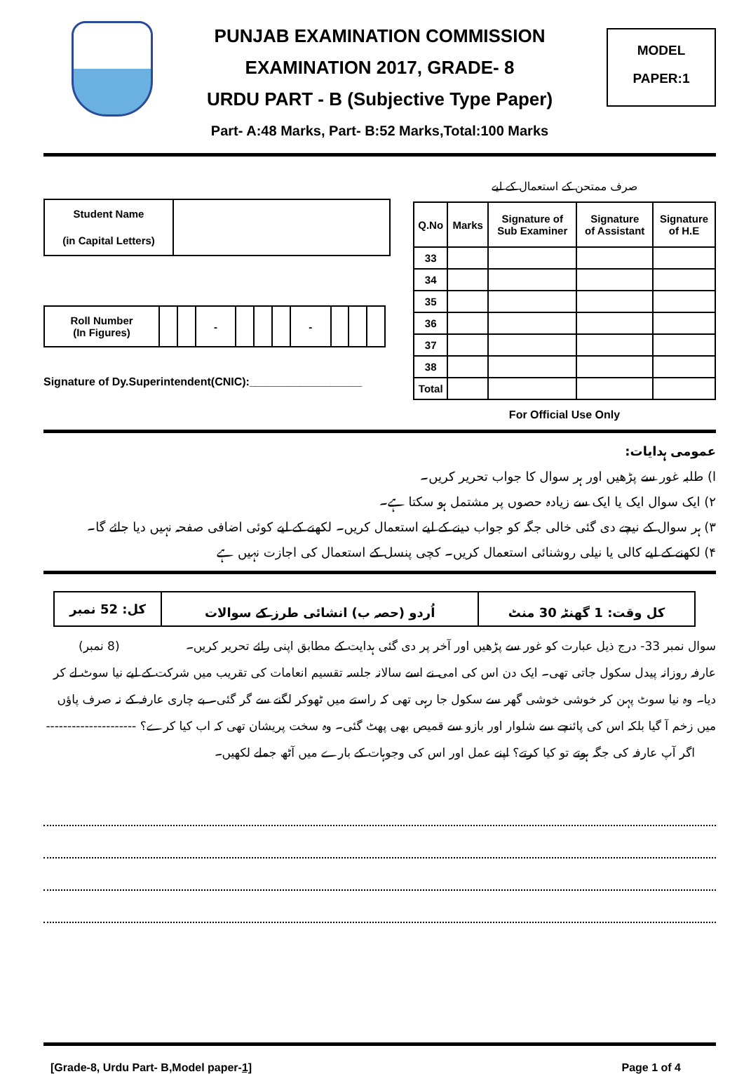PUNJAB EXAMINATION COMMISSION
EXAMINATION 2017, GRADE- 8
URDU PART - B (Subjective Type Paper)
MODEL
PAPER:1
Part- A:48 Marks, Part- B:52 Marks,Total:100 Marks
| Student Name (in Capital Letters) | |
| Roll Number (In Figures) | | | - | | | | - | | | |
Signature of Dy.Superintendent(CNIC):__________________
صرف ممتحن کے استعمال کے لیے
| Q.No | Marks | Signature of Sub Examiner | Signature of Assistant | Signature of H.E |
| --- | --- | --- | --- | --- |
| 33 | | | | |
| 34 | | | | |
| 35 | | | | |
| 36 | | | | |
| 37 | | | | |
| 38 | | | | |
| Total | | | | |
For Official Use Only
عمومی ہدایات:
ا) طلبہ غور سے پڑھیں اور ہر سوال کا جواب تحریر کریں۔
۲) ایک سوال ایک یا ایک سے زیادہ حصوں پر مشتمل ہو سکتا ہے۔
۳) ہر سوال کے نیچے دی گئی خالی جگہ کو جواب دینے کے لیے استعمال کریں۔ لکھنے کے لیے کوئی اضافی صفحہ نہیں دیا جائے گا۔
۴) لکھنے کے لیے کالی یا نیلی روشنائی استعمال کریں۔ کچی پنسل کے استعمال کی اجازت نہیں ہے
| کل وقت: 1 گھنٹہ 30 منٹ | اُردو (حصہ ب) انشائی طرز کے سوالات | کل: 52 نمبر |
سوال نمبر 33- درج ذیل عبارت کو غور سے پڑھیں اور آخر پر دی گئی ہدایت کے مطابق اپنی رائے تحریر کریں۔ (8 نمبر)
عارفہ روزانہ پیدل سکول جاتی تھی۔ ایک دن اس کی امی نے اسے سالانہ جلسہ تقسیم انعامات کی تقریب میں شرکت کے لیے نیا سوٹ لے کر دیا۔ وہ نیا سوٹ پہن کر خوشی خوشی گھر سے سکول جا رہی تھی کہ راستے میں ٹھوکر لگنے سے گر گئی۔ بے چاری عارفہ کے نہ صرف پاؤں میں زخم آ گیا بلکہ اس کی پائنچے سے شلوار اور بازو سے قمیص بھی پھٹ گئی۔ وہ سخت پریشان تھی کہ اب کیا کرے؟ ---------------------
اگر آپ عارفہ کی جگہ ہوتے تو کیا کرتے؟ اپنے عمل اور اس کی وجوہات کے بارے میں آٹھ جملے لکھیں۔
[Grade-8, Urdu Part- B,Model paper-1] Page 1 of 4